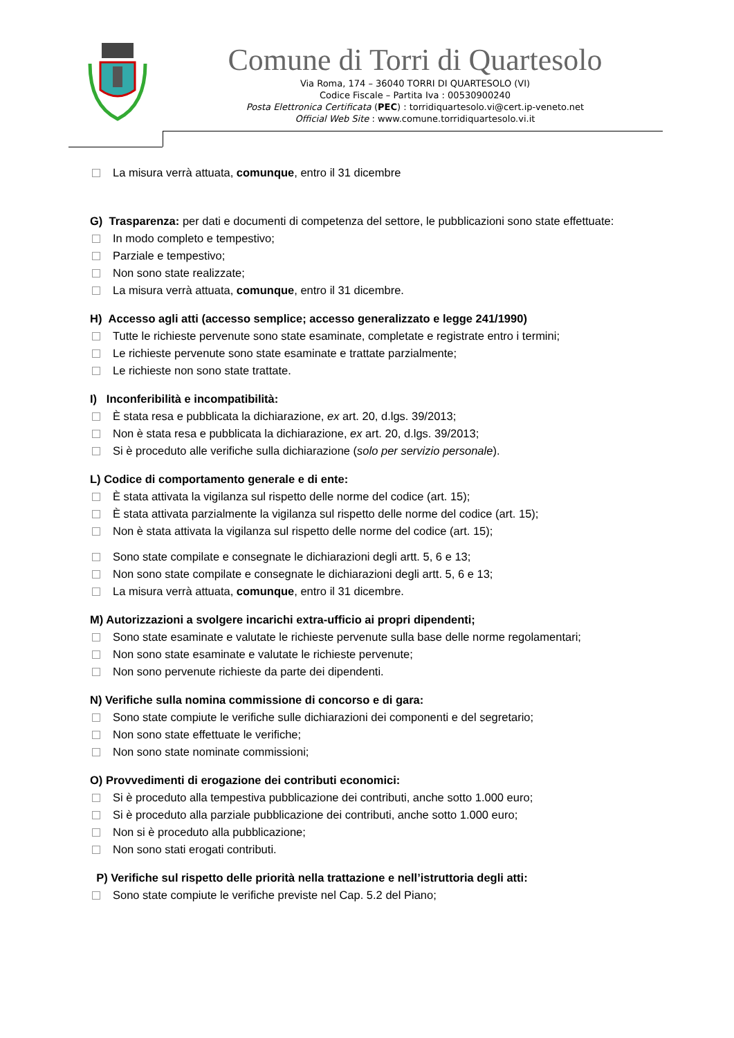Comune di Torri di Quartesolo
Via Roma, 174 – 36040 TORRI DI QUARTESOLO (VI)
Codice Fiscale – Partita Iva : 00530900240
Posta Elettronica Certificata (PEC) : torridiquartesolo.vi@cert.ip-veneto.net
Official Web Site : www.comune.torridiquartesolo.vi.it
La misura verrà attuata, comunque, entro il 31 dicembre
G) Trasparenza: per dati e documenti di competenza del settore, le pubblicazioni sono state effettuate:
In modo completo e tempestivo;
Parziale e tempestivo;
Non sono state realizzate;
La misura verrà attuata, comunque, entro il 31 dicembre.
H) Accesso agli atti (accesso semplice; accesso generalizzato e legge 241/1990)
Tutte le richieste pervenute sono state esaminate, completate e registrate entro i termini;
Le richieste pervenute sono state esaminate e trattate parzialmente;
Le richieste non sono state trattate.
I) Inconferibilità e incompatibilità:
È stata resa e pubblicata la dichiarazione, ex art. 20, d.lgs. 39/2013;
Non è stata resa e pubblicata la dichiarazione, ex art. 20, d.lgs. 39/2013;
Si è proceduto alle verifiche sulla dichiarazione (solo per servizio personale).
L) Codice di comportamento generale e di ente:
È stata attivata la vigilanza sul rispetto delle norme del codice (art. 15);
È stata attivata parzialmente la vigilanza sul rispetto delle norme del codice (art. 15);
Non è stata attivata la vigilanza sul rispetto delle norme del codice (art. 15);
Sono state compilate e consegnate le dichiarazioni degli artt. 5, 6 e 13;
Non sono state compilate e consegnate le dichiarazioni degli artt. 5, 6 e 13;
La misura verrà attuata, comunque, entro il 31 dicembre.
M) Autorizzazioni a svolgere incarichi extra-ufficio ai propri dipendenti;
Sono state esaminate e valutate le richieste pervenute sulla base delle norme regolamentari;
Non sono state esaminate e valutate le richieste pervenute;
Non sono pervenute richieste da parte dei dipendenti.
N) Verifiche sulla nomina commissione di concorso e di gara:
Sono state compiute le verifiche sulle dichiarazioni dei componenti e del segretario;
Non sono state effettuate le verifiche;
Non sono state nominate commissioni;
O) Provvedimenti di erogazione dei contributi economici:
Si è proceduto alla tempestiva pubblicazione dei contributi, anche sotto 1.000 euro;
Si è proceduto alla parziale pubblicazione dei contributi, anche sotto 1.000 euro;
Non si è proceduto alla pubblicazione;
Non sono stati erogati contributi.
P) Verifiche sul rispetto delle priorità nella trattazione e nell’istruttoria degli atti:
Sono state compiute le verifiche previste nel Cap. 5.2 del Piano;